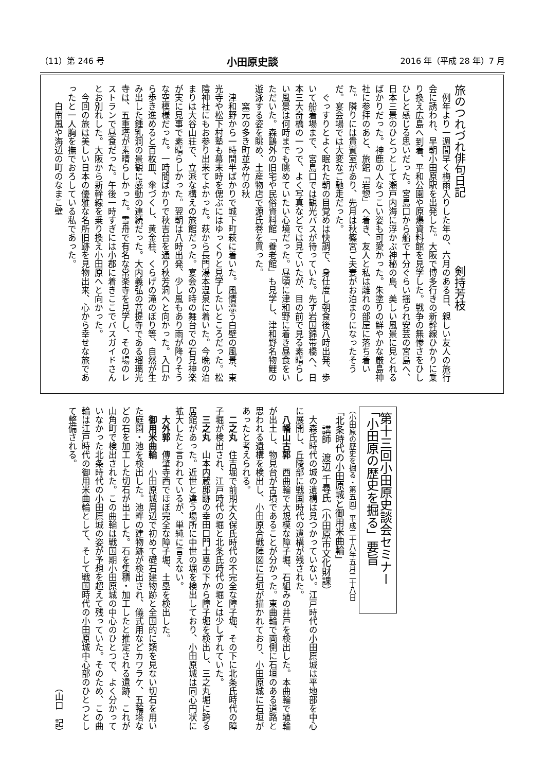（11）第 246 号 小田原史談 2016 年（平成 28 年）7 月
旅のつれづれ俳句日記　　　　　　剣持芳枝
例年より一週間早く梅雨入りした年の、六月のある日、親しい友人の旅行会に誘われ、早朝小田原駅を出発した。大阪で博多行きの新幹線ひかりに乗り換え広島へ到着、平和公園や原爆資料館を見学した。戦争の無惨さをひしひしと感じる思いだった。宮島口から船で十分ぐらい揺られ安芸の宮島へ、日本三景のひとつとして瀬戸内海に浮かぶ神秘の島、美しい風景に見とれるばかりだった。神鹿の人なつこい姿も可愛かった。朱塗りの鮮やかな厳島神社に参拝のあと、旅館「岩惣」へ着き、友人と私は離れの部屋に落ち着いた。隣りには貴賓室があり、先月は秋篠宮ご夫妻がお泊まりになったそうだ。宴会場では大変なご馳走だった。
ぐっすりとよく眠れた朝の目覚めは快調で、身仕度し朝食後八時出発、歩いて船着場まで、宮島口では観光バスが待っていた。先ず岩国錦帯橋へ、日本三大奇橋の一つで、よく写真などでは見ていたが、目の前で見る素晴らしい風景は何時までも眺めていたい心境だった。昼頃に津和野に着き昼食をいただいた。森鷗外の旧宅や民俗資料館「養老館」も見学し、津和野名物鯉の遊泳する姿を眺め、土産物店で源氏巻を買った。
　　窯元の多き町並み竹の秋
津和野から一時間半ばかりで城下町萩に着いた。風情漂う白壁の風景、東光寺や松下村塾も幕末時を偲ぶにはゆっくりと見学したいところだった。松陰神社にもお参り出来てよかった。萩から長門湯本温泉に着いた。今晩の泊まりは大谷山荘で、立派な構えの旅館だった。宴会の時の舞台での石見神楽が実に見事で素晴らしかった。翌朝は八時出発、少し風もあり雨が降りそうな空模様だった。一時間ばかりで秋吉台を通り秋芳洞へと向かった。入口から歩き進めると百枚皿、傘づくし、黄金柱、くらげの滝のぼり等、自然が生み出した鍾乳洞の景観に感動の連続だった。大内義弘の菩提寺である瑠璃光寺は、五重塔が素晴らしかった。雪舟で有名な常楽寺を見学し、その場のレストランで昼食だった。午後一時すぎには小郡に着きここでバスガイドさんとお別れした。大阪から新幹線を乗り換え小田原へと向かった。
今回の旅は美しい日本の優雅な名所旧跡を見物出来、心から幸せな旅であったと一人胸を撫でおろしている私であった。
　　白南風や海辺の町のなまこ壁
第十三回小田原史談会セミナー
「小田原の歴史を掘る」要旨
（小田原の歴史を掘る・第五回）平成二十八年五月二十八日
「北条時代の小田原城と御用米曲輪」
　　講師　渡辺 千尋氏（小田原市文化財課）
大森氏時代の城の遺構は見つかっていない。江戸時代の小田原城は平地部を中心に展開し、丘陵部に戦国時代の遺構が残された。
八幡山古郭　西曲輪で大規模な障子堀、石組みの井戸を検出した。本曲輪で埴輪が出土し、物見台が古墳であることが分かった。東曲輪で両側に石垣のある道路と思われる遺構を検出し、小田原合戦陣図に石垣が描かれており、小田原城に石垣があったと考えられる。
二之丸　住吉堀で前期大久保氏時代の不完全な障子堀、その下に北条氏時代の障子堀が検出され、江戸時代の堀と北条氏時代の堀とは少しずれていた。
三之丸　山本内蔵邸跡の幸田口門土塁の下から障子堀を検出し、三之丸堀に跨る居館があった。近世と違う場所に中世の堀を検出しており、小田原城は同心円状に拡大したと言われているが、単純に言えない。
大外郭　傳肇寺西でほぼ完全な障子堀、土塁を検出した。
御用米曲輪　小田原城周辺で初めて礎石建物跡と全国的に類を見ない切石を用いた庭園・池を検出した。池畔の建物跡が検出され、儀式用などカワラケ、五輪塔などの石を加工した切石が出土した。石を集積・加工したと推定される遺跡、これが山角町で検出された。この曲輪は戦国期小田原城の中心のひとつで、よく分かっていなかった北条時代の小田原城の姿が予想を超えて残っていた。そのため、この曲輪は江戸時代の御用米曲輪として、そして戦国時代の小田原城中心部のひとつとして整備される。
（山口　記）